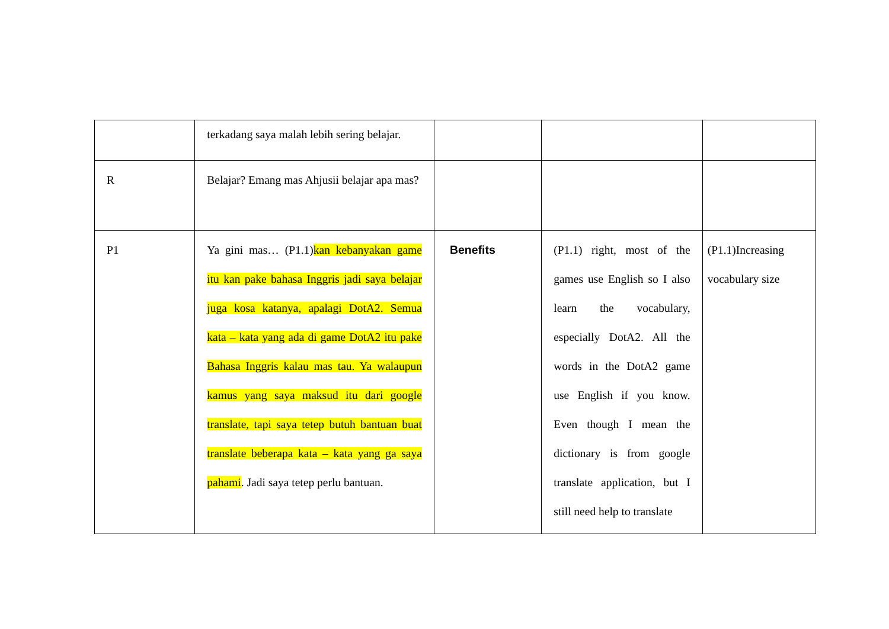| | terkadang saya malah lebih sering belajar. | | | |
| R | Belajar? Emang mas Ahjusii belajar apa mas? | | | |
| P1 | Ya gini mas… (P1.1) kan kebanyakan game itu kan pake bahasa Inggris jadi saya belajar juga kosa katanya, apalagi DotA2. Semua kata – kata yang ada di game DotA2 itu pake Bahasa Inggris kalau mas tau. Ya walaupun kamus yang saya maksud itu dari google translate, tapi saya tetep butuh bantuan buat translate beberapa kata – kata yang ga saya pahami . Jadi saya tetep perlu bantuan. | Benefits | (P1.1) right, most of the games use English so I also learn the vocabulary, especially DotA2. All the words in the DotA2 game use English if you know. Even though I mean the dictionary is from google translate application, but I still need help to translate | (P1.1)Increasing vocabulary size |